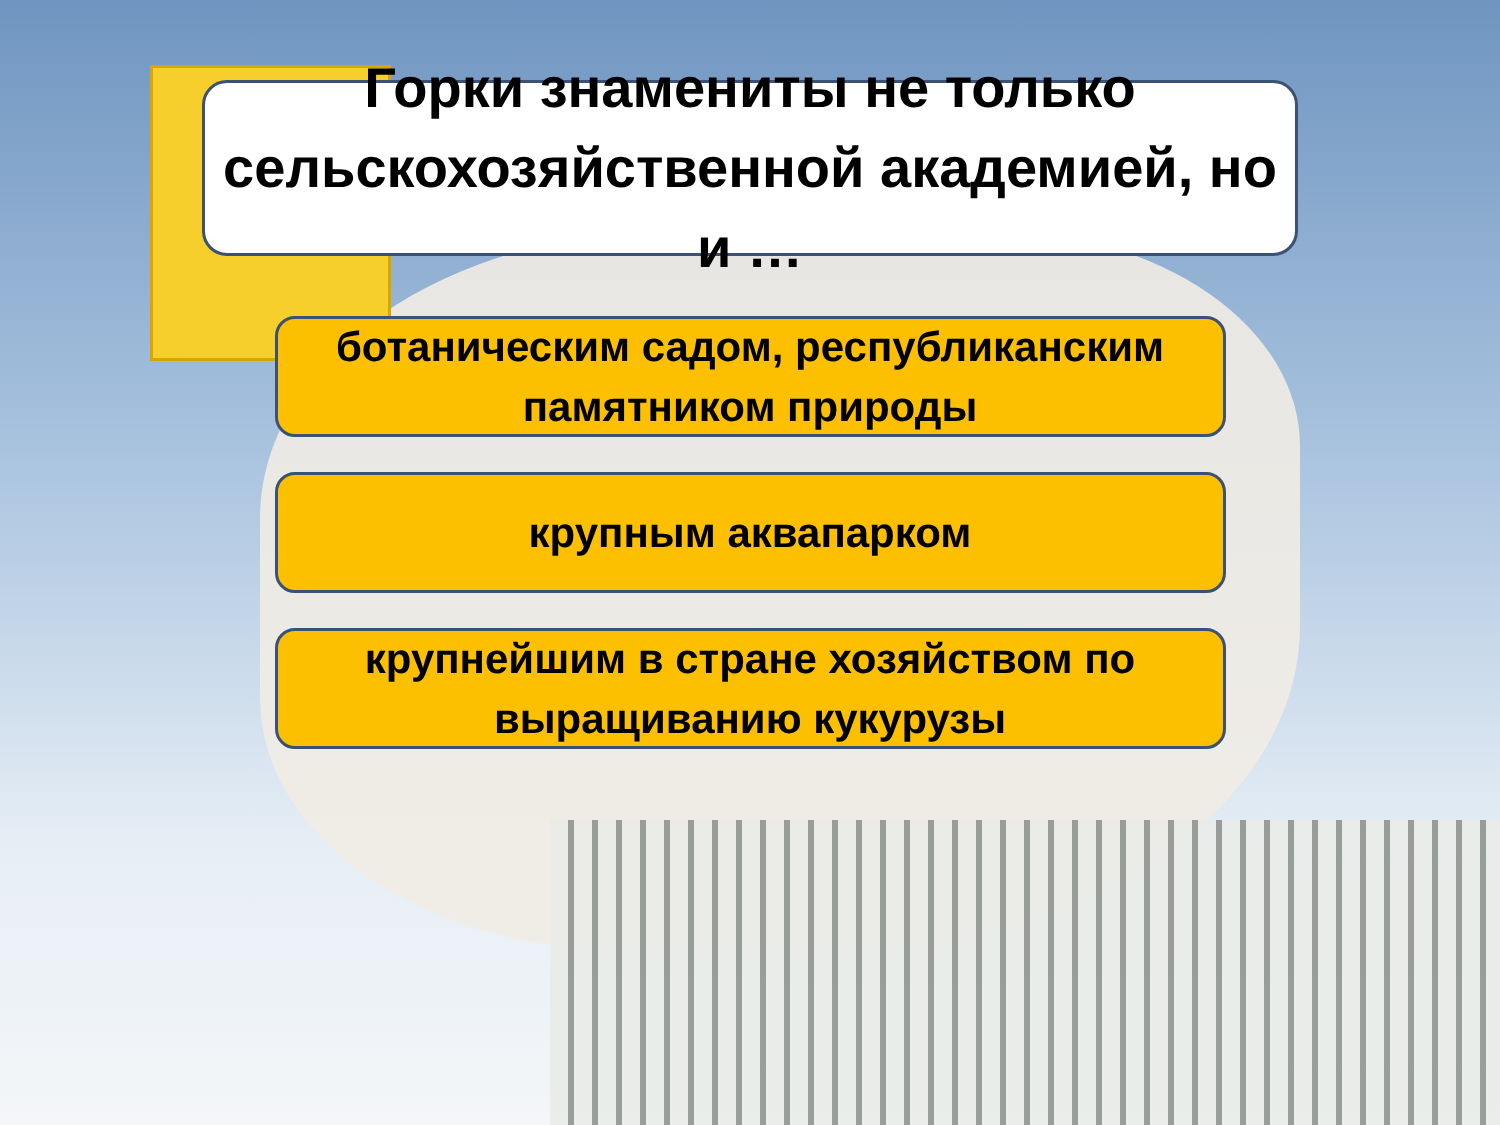Горки знамениты не только сельскохозяйственной академией, но и …
ботаническим садом, республиканским памятником природы
крупным аквапарком
крупнейшим в стране хозяйством по выращиванию кукурузы